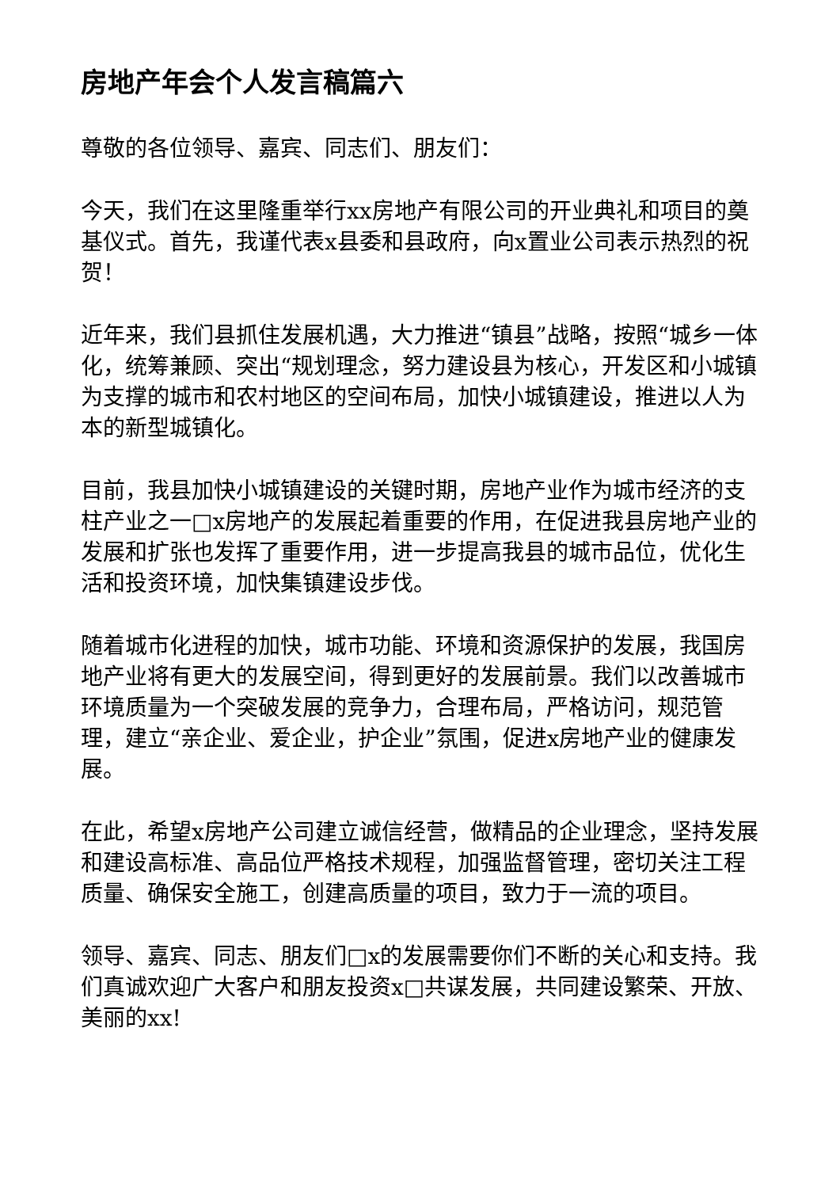房地产年会个人发言稿篇六
尊敬的各位领导、嘉宾、同志们、朋友们：
今天，我们在这里隆重举行xx房地产有限公司的开业典礼和项目的奠基仪式。首先，我谨代表x县委和县政府，向x置业公司表示热烈的祝贺！
近年来，我们县抓住发展机遇，大力推进“镇县”战略，按照“城乡一体化，统筹兼顾、突出“规划理念，努力建设县为核心，开发区和小城镇为支撑的城市和农村地区的空间布局，加快小城镇建设，推进以人为本的新型城镇化。
目前，我县加快小城镇建设的关键时期，房地产业作为城市经济的支柱产业之一□x房地产的发展起着重要的作用，在促进我县房地产业的发展和扩张也发挥了重要作用，进一步提高我县的城市品位，优化生活和投资环境，加快集镇建设步伐。
随着城市化进程的加快，城市功能、环境和资源保护的发展，我国房地产业将有更大的发展空间，得到更好的发展前景。我们以改善城市环境质量为一个突破发展的竞争力，合理布局，严格访问，规范管理，建立“亲企业、爱企业，护企业”氛围，促进x房地产业的健康发展。
在此，希望x房地产公司建立诚信经营，做精品的企业理念，坚持发展和建设高标准、高品位严格技术规程，加强监督管理，密切关注工程质量、确保安全施工，创建高质量的项目，致力于一流的项目。
领导、嘉宾、同志、朋友们□x的发展需要你们不断的关心和支持。我们真诚欢迎广大客户和朋友投资x□共谋发展，共同建设繁荣、开放、美丽的xx!